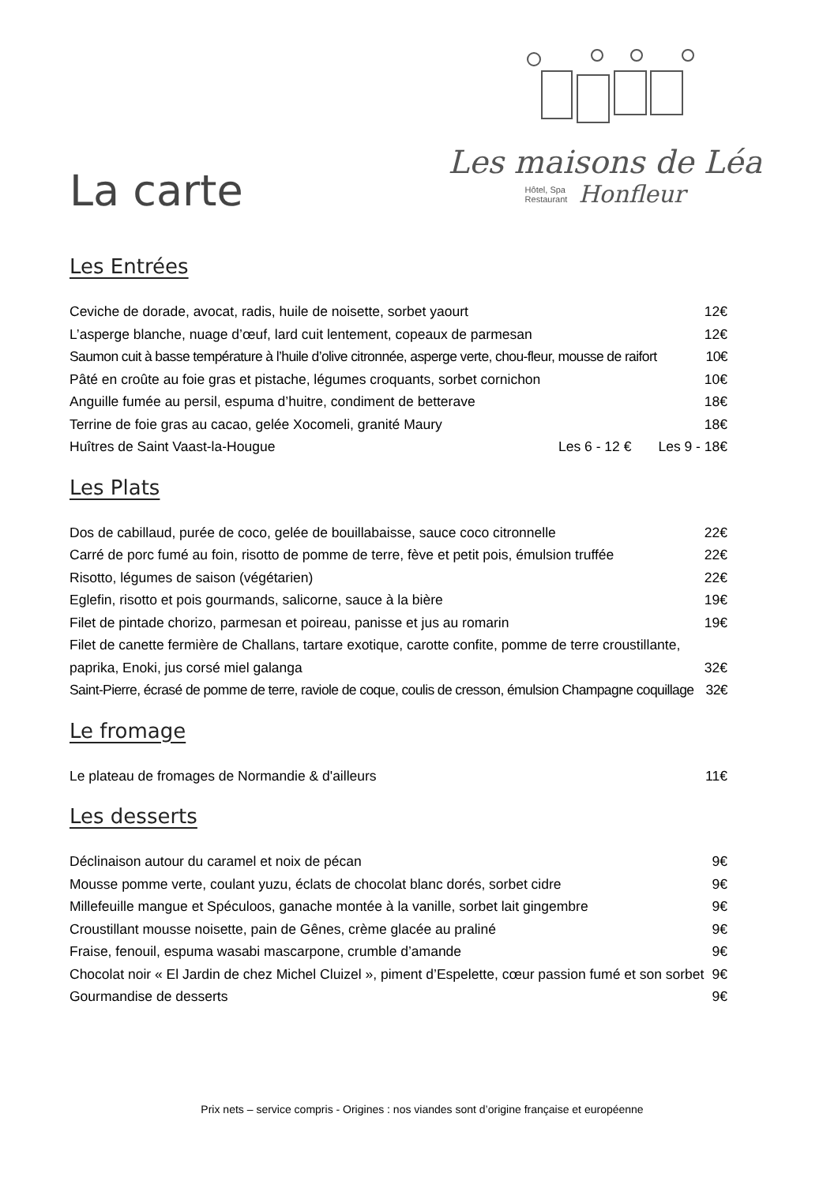La carte
Les maisons de Léa
Hôtel, Spa
Restaurant
Honfleur
Les Entrées
Ceviche de dorade, avocat, radis, huile de noisette, sorbet yaourt 12€
L’asperge blanche, nuage d’œuf, lard cuit lentement, copeaux de parmesan 12€
Saumon cuit à basse température à l’huile d’olive citronnée, asperge verte, chou-fleur, mousse de raifort 10€
Pâté en croûte au foie gras et pistache, légumes croquants, sorbet cornichon 10€
Anguille fumée au persil, espuma d’huitre, condiment de betterave 18€
Terrine de foie gras au cacao, gelée Xocomeli, granité Maury 18€
Huîtres de Saint Vaast-la-Hougue Les 6 - 12 € Les 9 - 18€
Les Plats
Dos de cabillaud, purée de coco, gelée de bouillabaisse, sauce coco citronnelle 22€
Carré de porc fumé au foin, risotto de pomme de terre, fève et petit pois, émulsion truffée 22€
Risotto, légumes de saison (végétarien) 22€
Eglefin, risotto et pois gourmands, salicorne, sauce à la bière 19€
Filet de pintade chorizo, parmesan et poireau, panisse et jus au romarin 19€
Filet de canette fermière de Challans, tartare exotique, carotte confite, pomme de terre croustillante,
paprika, Enoki, jus corsé miel galanga 32€
Saint-Pierre, écrasé de pomme de terre, raviole de coque, coulis de cresson, émulsion Champagne coquillage 32€
Le fromage
Le plateau de fromages de Normandie & d'ailleurs 11€
Les desserts
Déclinaison autour du caramel et noix de pécan 9€
Mousse pomme verte, coulant yuzu, éclats de chocolat blanc dorés, sorbet cidre 9€
Millefeuille mangue et Spéculoos, ganache montée à la vanille, sorbet lait gingembre 9€
Croustillant mousse noisette, pain de Gênes, crème glacée au praliné 9€
Fraise, fenouil, espuma wasabi mascarpone, crumble d’amande 9€
Chocolat noir « El Jardin de chez Michel Cluizel », piment d’Espelette, cœur passion fumé et son sorbet 9€
Gourmandise de desserts 9€
Prix nets – service compris - Origines : nos viandes sont d’origine française et européenne